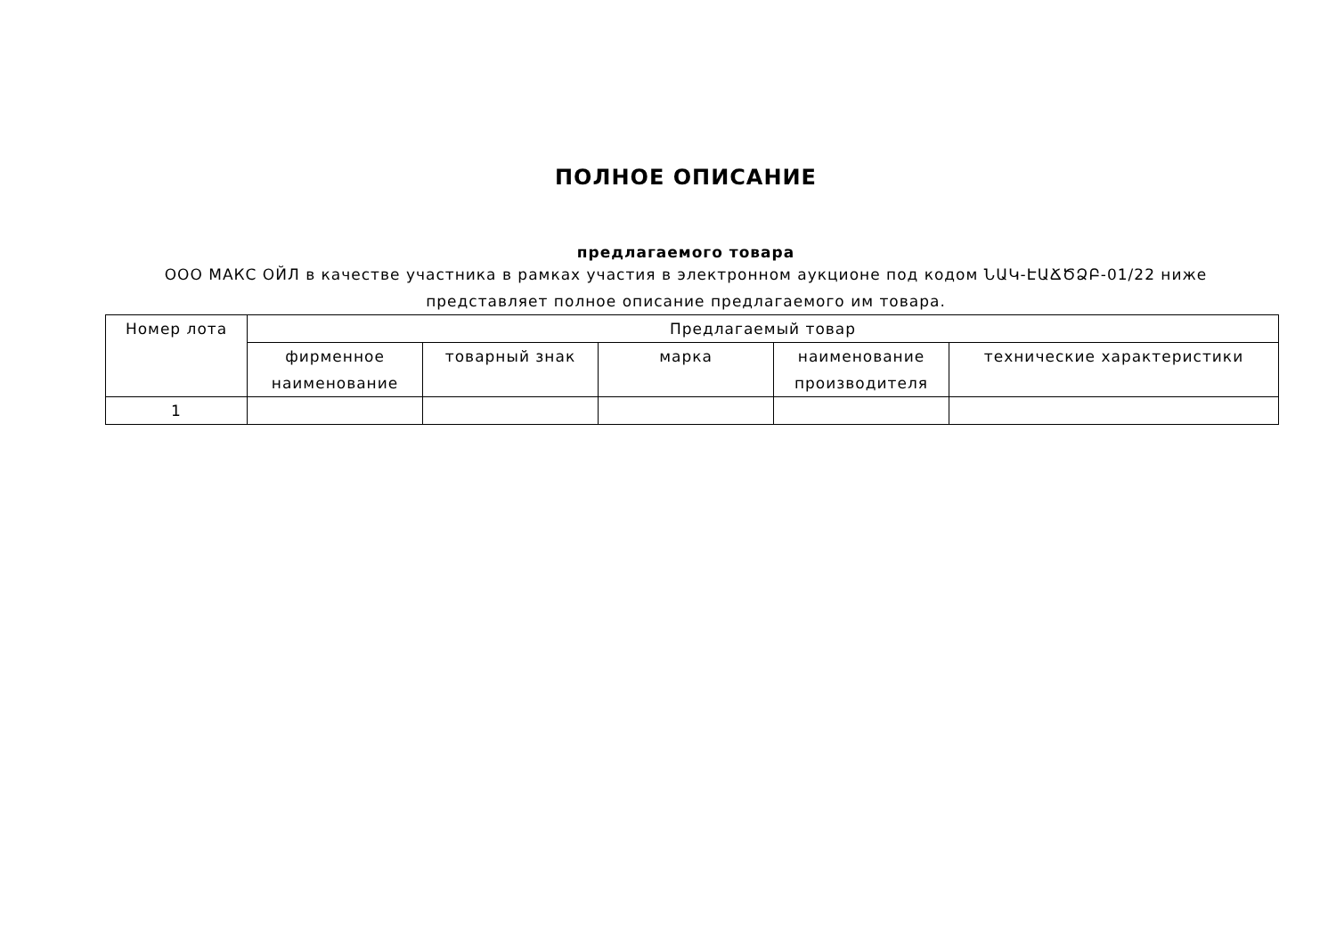ПОЛНОЕ ОПИСАНИЕ
предлагаемого товара
ООО МАКС ОЙЛ в качестве участника в рамках участия в электронном аукционе под кодом ՆԱԿ-ԷԱՃԾՁԲ-01/22 ниже
представляет полное описание предлагаемого им товара.
| Номер лота | Предлагаемый товар | | | | |
| --- | --- | --- | --- | --- | --- |
| | фирменное наименование | товарный знак | марка | наименование производителя | технические характеристики |
| 1 | | | | | |